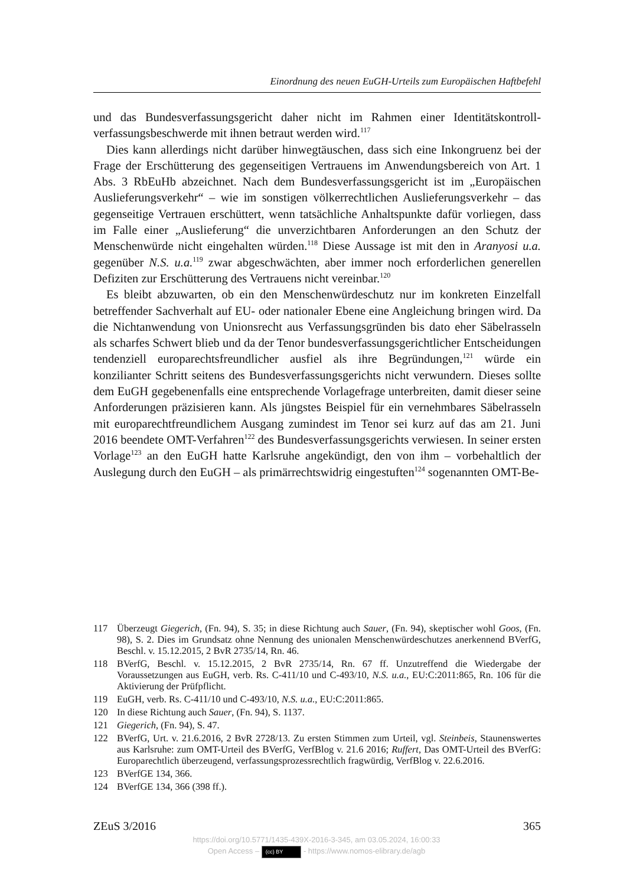Einordnung des neuen EuGH-Urteils zum Europäischen Haftbefehl
und das Bundesverfassungsgericht daher nicht im Rahmen einer Identitätskontroll­verfassungsbeschwerde mit ihnen betraut werden wird.<sup>117</sup>
Dies kann allerdings nicht darüber hinwegtäuschen, dass sich eine Inkongruenz bei der Frage der Erschütterung des gegenseitigen Vertrauens im Anwendungsbereich von Art. 1 Abs. 3 RbEuHb abzeichnet. Nach dem Bundesverfassungsgericht ist im „Europäischen Auslieferungsverkehr“ – wie im sonstigen völkerrechtlichen Auslie­ferungsverkehr – das gegenseitige Vertrauen erschüttert, wenn tatsächliche Anhalts­punkte dafür vorliegen, dass im Falle einer „Auslieferung“ die unverzichtbaren An­forderungen an den Schutz der Menschenwürde nicht eingehalten würden.<sup>118</sup> Diese Aussage ist mit den in Aranyosi u.a. gegenüber N.S. u.a.<sup>119</sup> zwar abgeschwächten, aber immer noch erforderlichen generellen Defiziten zur Erschütterung des Vertrauens nicht vereinbar.<sup>120</sup>
Es bleibt abzuwarten, ob ein den Menschenwürdeschutz nur im konkreten Ein­zelfall betreffender Sachverhalt auf EU- oder nationaler Ebene eine Angleichung bringen wird. Da die Nichtanwendung von Unionsrecht aus Verfassungsgründen bis dato eher Säbelrasseln als scharfes Schwert blieb und da der Tenor bundesverfas­sungsgerichtlicher Entscheidungen tendenziell europarechtsfreundlicher ausfiel als ihre Begründungen,<sup>121</sup> würde ein konzilianter Schritt seitens des Bundesverfassungs­gerichts nicht verwundern. Dieses sollte dem EuGH gegebenenfalls eine entspre­chende Vorlagefrage unterbreiten, damit dieser seine Anforderungen präzisieren kann. Als jüngstes Beispiel für ein vernehmbares Säbelrasseln mit europarechtfreund­lichem Ausgang zumindest im Tenor sei kurz auf das am 21. Juni 2016 beendete OMT-Verfahren<sup>122</sup> des Bundesverfassungsgerichts verwiesen. In seiner ersten Vorlage<sup>123</sup> an den EuGH hatte Karlsruhe angekündigt, den von ihm – vorbehaltlich der Auslegung durch den EuGH – als primärrechtswidrig eingestuften<sup>124</sup> sogenannten OMT-Be-
117 Überzeugt Giegerich, (Fn. 94), S. 35; in diese Richtung auch Sauer, (Fn. 94), skeptischer wohl Goos, (Fn. 98), S. 2. Dies im Grundsatz ohne Nennung des unionalen Menschen­würdeschutzes anerkennend BVerfG, Beschl. v. 15.12.2015, 2 BvR 2735/14, Rn. 46.
118 BVerfG, Beschl. v. 15.12.2015, 2 BvR 2735/14, Rn. 67 ff. Unzutreffend die Wiedergabe der Voraussetzungen aus EuGH, verb. Rs. C-411/10 und C-493/10, N.S. u.a., EU:C:2011:865, Rn. 106 für die Aktivierung der Prüfpflicht.
119 EuGH, verb. Rs. C-411/10 und C-493/10, N.S. u.a., EU:C:2011:865.
120 In diese Richtung auch Sauer, (Fn. 94), S. 1137.
121 Giegerich, (Fn. 94), S. 47.
122 BVerfG, Urt. v. 21.6.2016, 2 BvR 2728/13. Zu ersten Stimmen zum Urteil, vgl. Steinbeis, Staunenswertes aus Karlsruhe: zum OMT-Urteil des BVerfG, VerfBlog v. 21.6 2016; Ruf­fert, Das OMT-Urteil des BVerfG: Europarechtlich überzeugend, verfassungsprozess­rechtlich fragwürdig, VerfBlog v. 22.6.2016.
123 BVerfGE 134, 366.
124 BVerfGE 134, 366 (398 ff.).
ZEuS 3/2016 365
https://doi.org/10.5771/1435-439X-2016-3-345, am 03.05.2024, 16:00:33
Open Access – (cc) BY - https://www.nomos-elibrary.de/agb